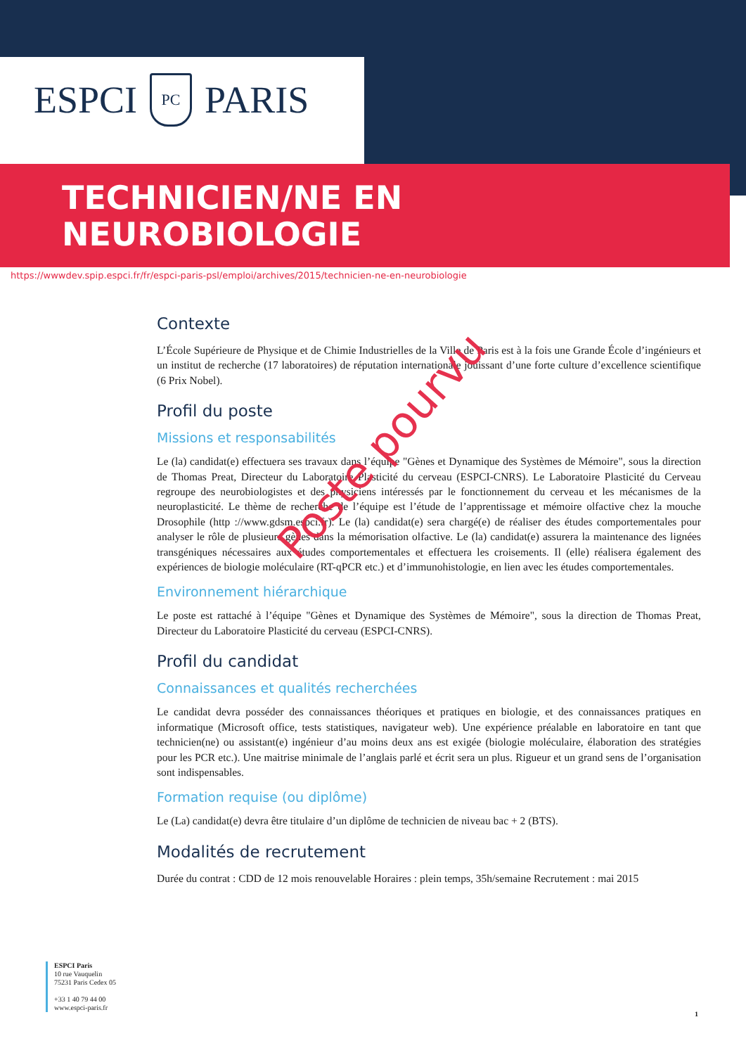ESPCI
PC
PARIS
TECHNICIEN/NE EN
NEUROBIOLOGIE
https://wwwdev.spip.espci.fr/fr/espci-paris-psl/emploi/archives/2015/technicien-ne-en-neurobiologie
Contexte
L’École Supérieure de Physique et de Chimie Industrielles de la Ville de Paris est à la fois une Grande École d’ingénieurs et un institut de recherche (17 laboratoires) de réputation internationale jouissant d’une forte culture d’excellence scientifique (6 Prix Nobel).
Profil du poste
Missions et responsabilités
Le (la) candidat(e) effectuera ses travaux dans l’équipe "Gènes et Dynamique des Systèmes de Mémoire", sous la direction de Thomas Preat, Directeur du Laboratoire Plasticité du cerveau (ESPCI-CNRS). Le Laboratoire Plasticité du Cerveau regroupe des neurobiologistes et des physiciens intéressés par le fonctionnement du cerveau et les mécanismes de la neuroplasticité. Le thème de recherche de l’équipe est l’étude de l’apprentissage et mémoire olfactive chez la mouche Drosophile (http ://www.gdsm.espci.fr). Le (la) candidat(e) sera chargé(e) de réaliser des études comportementales pour analyser le rôle de plusieurs gènes dans la mémorisation olfactive. Le (la) candidat(e) assurera la maintenance des lignées transgéniques nécessaires aux études comportementales et effectuera les croisements. Il (elle) réalisera également des expériences de biologie moléculaire (RT-qPCR etc.) et d’immunohistologie, en lien avec les études comportementales.
Environnement hiérarchique
Le poste est rattaché à l’équipe "Gènes et Dynamique des Systèmes de Mémoire", sous la direction de Thomas Preat, Directeur du Laboratoire Plasticité du cerveau (ESPCI-CNRS).
Profil du candidat
Connaissances et qualités recherchées
Le candidat devra posséder des connaissances théoriques et pratiques en biologie, et des connaissances pratiques en informatique (Microsoft office, tests statistiques, navigateur web). Une expérience préalable en laboratoire en tant que technicien(ne) ou assistant(e) ingénieur d’au moins deux ans est exigée (biologie moléculaire, élaboration des stratégies pour les PCR etc.). Une maitrise minimale de l’anglais parlé et écrit sera un plus. Rigueur et un grand sens de l’organisation sont indispensables.
Formation requise (ou diplôme)
Le (La) candidat(e) devra être titulaire d’un diplôme de technicien de niveau bac + 2 (BTS).
Modalités de recrutement
Durée du contrat : CDD de 12 mois renouvelable Horaires : plein temps, 35h/semaine Recrutement : mai 2015
Poste pourvu
ESPCI Paris
10 rue Vauquelin
75231 Paris Cedex 05
+33 1 40 79 44 00
www.espci-paris.fr
1